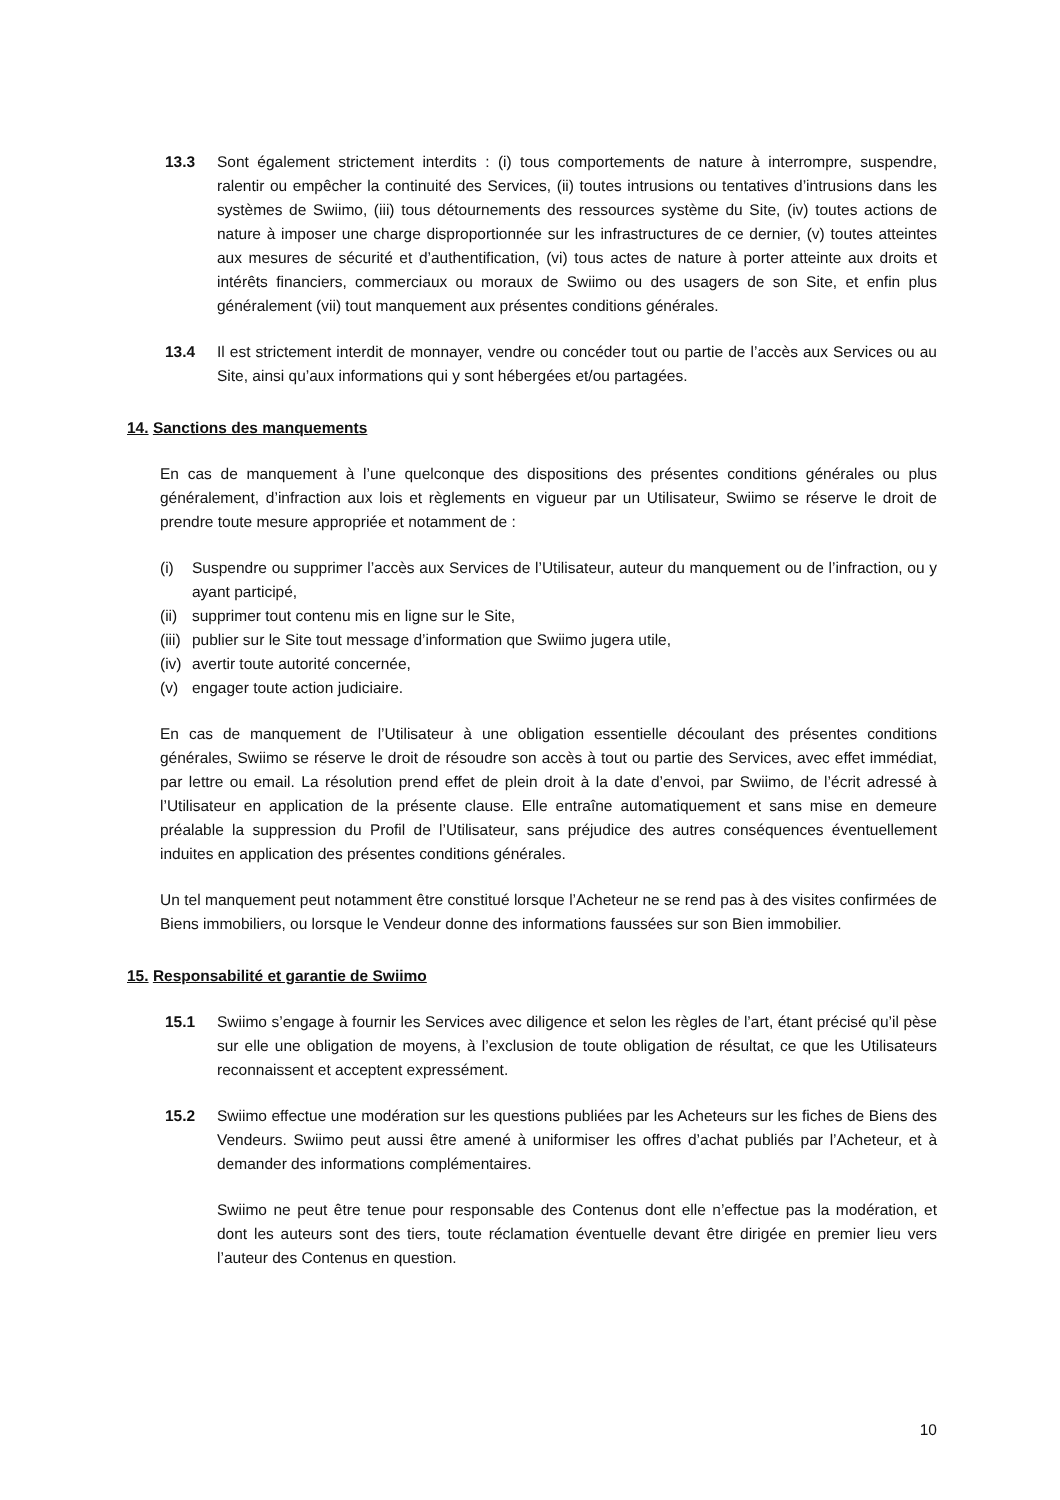13.3 Sont également strictement interdits : (i) tous comportements de nature à interrompre, suspendre, ralentir ou empêcher la continuité des Services, (ii) toutes intrusions ou tentatives d’intrusions dans les systèmes de Swiimo, (iii) tous détournements des ressources système du Site, (iv) toutes actions de nature à imposer une charge disproportionnée sur les infrastructures de ce dernier, (v) toutes atteintes aux mesures de sécurité et d’authentification, (vi) tous actes de nature à porter atteinte aux droits et intérêts financiers, commerciaux ou moraux de Swiimo ou des usagers de son Site, et enfin plus généralement (vii) tout manquement aux présentes conditions générales.
13.4 Il est strictement interdit de monnayer, vendre ou concéder tout ou partie de l’accès aux Services ou au Site, ainsi qu’aux informations qui y sont hébergées et/ou partagées.
14. Sanctions des manquements
En cas de manquement à l’une quelconque des dispositions des présentes conditions générales ou plus généralement, d’infraction aux lois et règlements en vigueur par un Utilisateur, Swiimo se réserve le droit de prendre toute mesure appropriée et notamment de :
(i) Suspendre ou supprimer l’accès aux Services de l’Utilisateur, auteur du manquement ou de l’infraction, ou y ayant participé,
(ii)
supprimer tout contenu mis en ligne sur le Site,
(iii)
publier sur le Site tout message d’information que Swiimo jugera utile,
(iv)
avertir toute autorité concernée,
(v) engager toute action judiciaire.
En cas de manquement de l’Utilisateur à une obligation essentielle découlant des présentes conditions générales, Swiimo se réserve le droit de résoudre son accès à tout ou partie des Services, avec effet immédiat, par lettre ou email. La résolution prend effet de plein droit à la date d’envoi, par Swiimo, de l’écrit adressé à l’Utilisateur en application de la présente clause. Elle entraîne automatiquement et sans mise en demeure préalable la suppression du Profil de l’Utilisateur, sans préjudice des autres conséquences éventuellement induites en application des présentes conditions générales.
Un tel manquement peut notamment être constitué lorsque l’Acheteur ne se rend pas à des visites confirmées de Biens immobiliers, ou lorsque le Vendeur donne des informations faussées sur son Bien immobilier.
15. Responsabilité et garantie de Swiimo
15.1 Swiimo s’engage à fournir les Services avec diligence et selon les règles de l’art, étant précisé qu’il pèse sur elle une obligation de moyens, à l’exclusion de toute obligation de résultat, ce que les Utilisateurs reconnaissent et acceptent expressément.
15.2 Swiimo effectue une modération sur les questions publiées par les Acheteurs sur les fiches de Biens des Vendeurs. Swiimo peut aussi être amené à uniformiser les offres d’achat publiés par l’Acheteur, et à demander des informations complémentaires.
Swiimo ne peut être tenue pour responsable des Contenus dont elle n’effectue pas la modération, et dont les auteurs sont des tiers, toute réclamation éventuelle devant être dirigée en premier lieu vers l’auteur des Contenus en question.
10